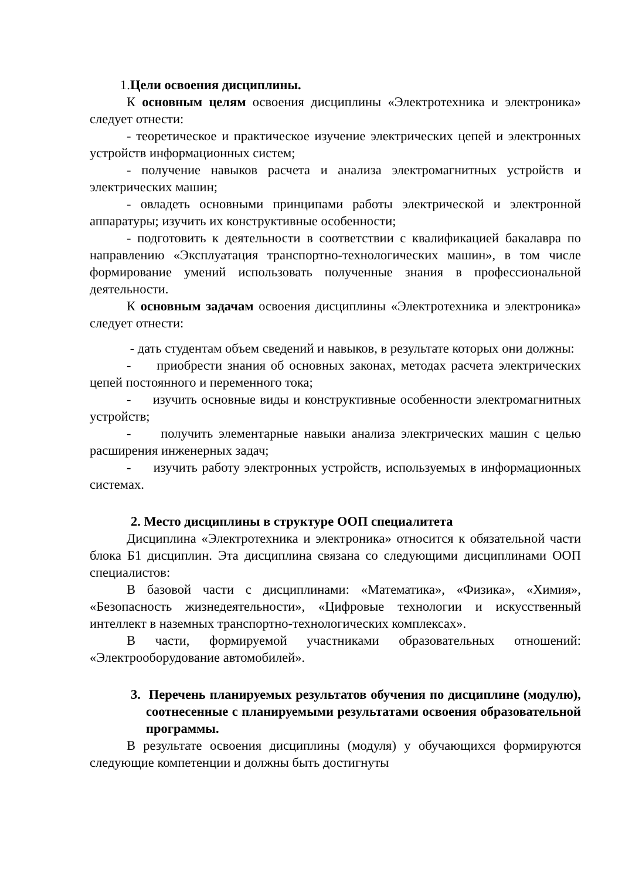1.Цели освоения дисциплины.
К основным целям освоения дисциплины «Электротехника и электроника» следует отнести:
- теоретическое и практическое изучение электрических цепей и электронных устройств информационных систем;
- получение навыков расчета и анализа электромагнитных устройств и электрических машин;
- овладеть основными принципами работы электрической и электронной аппаратуры; изучить их конструктивные особенности;
- подготовить к деятельности в соответствии с квалификацией бакалавра по направлению «Эксплуатация транспортно-технологических машин», в том числе формирование умений использовать полученные знания в профессиональной деятельности.
К основным задачам освоения дисциплины «Электротехника и электроника» следует отнести:
- дать студентам объем сведений и навыков, в результате которых они должны:
- приобрести знания об основных законах, методах расчета электрических цепей постоянного и переменного тока;
- изучить основные виды и конструктивные особенности электромагнитных устройств;
- получить элементарные навыки анализа электрических машин с целью расширения инженерных задач;
- изучить работу электронных устройств, используемых в информационных системах.
2. Место дисциплины в структуре ООП специалитета
Дисциплина «Электротехника и электроника» относится к обязательной части блока Б1 дисциплин. Эта дисциплина связана со следующими дисциплинами ООП специалистов:
В базовой части с дисциплинами: «Математика», «Физика», «Химия», «Безопасность жизнедеятельности», «Цифровые технологии и искусственный интеллект в наземных транспортно-технологических комплексах».
В части, формируемой участниками образовательных отношений: «Электрооборудование автомобилей».
3. Перечень планируемых результатов обучения по дисциплине (модулю), соотнесенные с планируемыми результатами освоения образовательной программы.
В результате освоения дисциплины (модуля) у обучающихся формируются следующие компетенции и должны быть достигнуты